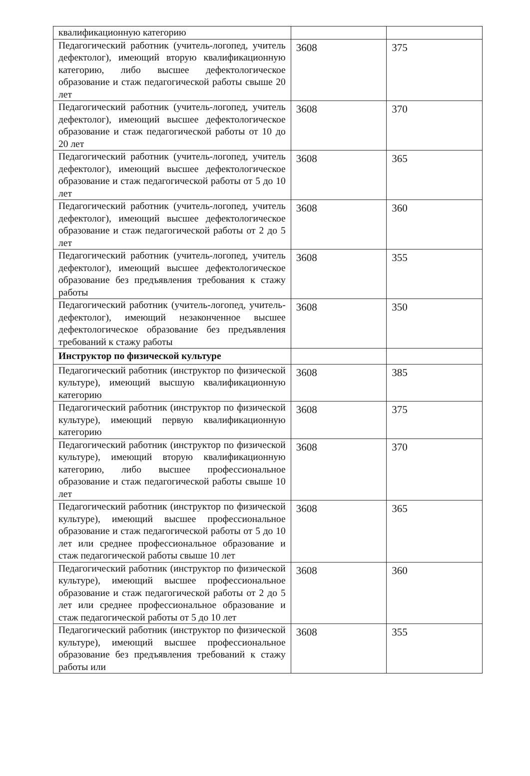| квалификационную категорию | | |
| Педагогический работник (учитель-логопед, учитель дефектолог), имеющий вторую квалификационную категорию, либо высшее дефектологическое образование и стаж педагогической работы свыше 20 лет | 3608 | 375 |
| Педагогический работник (учитель-логопед, учитель дефектолог), имеющий высшее дефектологическое образование и стаж педагогической работы от 10 до 20 лет | 3608 | 370 |
| Педагогический работник (учитель-логопед, учитель дефектолог), имеющий высшее дефектологическое образование и стаж педагогической работы от 5 до 10 лет | 3608 | 365 |
| Педагогический работник (учитель-логопед, учитель дефектолог), имеющий высшее дефектологическое образование и стаж педагогической работы от 2 до 5 лет | 3608 | 360 |
| Педагогический работник (учитель-логопед, учитель дефектолог), имеющий высшее дефектологическое образование без предъявления требования к стажу работы | 3608 | 355 |
| Педагогический работник (учитель-логопед, учитель-дефектолог), имеющий незаконченное высшее дефектологическое образование без предъявления требований к стажу работы | 3608 | 350 |
| Инструктор по физической культуре | | |
| Педагогический работник (инструктор по физической культуре), имеющий высшую квалификационную категорию | 3608 | 385 |
| Педагогический работник (инструктор по физической культуре), имеющий первую квалификационную категорию | 3608 | 375 |
| Педагогический работник (инструктор по физической культуре), имеющий вторую квалификационную категорию, либо высшее профессиональное образование и стаж педагогической работы свыше 10 лет | 3608 | 370 |
| Педагогический работник (инструктор по физической культуре), имеющий высшее профессиональное образование и стаж педагогической работы от 5 до 10 лет или среднее профессиональное образование и стаж педагогической работы свыше 10 лет | 3608 | 365 |
| Педагогический работник (инструктор по физической культуре), имеющий высшее профессиональное образование и стаж педагогической работы от 2 до 5 лет или среднее профессиональное образование и стаж педагогической работы от 5 до 10 лет | 3608 | 360 |
| Педагогический работник (инструктор по физической культуре), имеющий высшее профессиональное образование без предъявления требований к стажу работы или | 3608 | 355 |